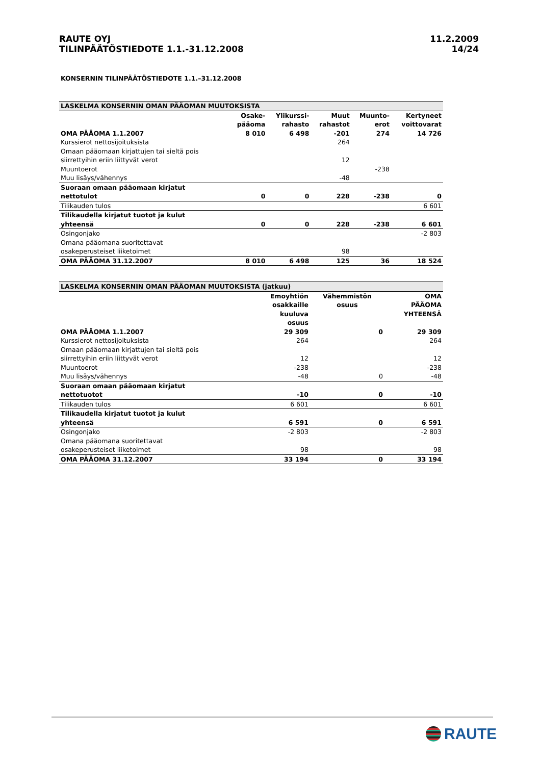RAUTE OYJ
TILINPÄÄTÖSTIEDOTE 1.1.-31.12.2008
11.2.2009
14/24
KONSERNIN TILINPÄÄTÖSTIEDOTE 1.1.–31.12.2008
| LASKELMA KONSERNIN OMAN PÄÄOMAN MUUTOKSISTA | | | | | |
| --- | --- | --- | --- | --- | --- |
| | Osake- pääoma | Ylikurssi- rahasto | Muut rahastot | Muunto- erot | Kertyneet voittovarat |
| OMA PÄÄOMA 1.1.2007 | 8 010 | 6 498 | -201 | 274 | 14 726 |
| Kurssierot nettosijoituksista | | | 264 | | |
| Omaan pääomaan kirjattujen tai sieltä pois siirrettyihin eriin liittyvät verot | | | 12 | | |
| Muuntoerot | | | | -238 | |
| Muu lisäys/vähennys | | | -48 | | |
| Suoraan omaan pääomaan kirjatut nettotulot | 0 | 0 | 228 | -238 | 0 |
| Tilikauden tulos | | | | | 6 601 |
| Tilikaudella kirjatut tuotot ja kulut yhteensä | 0 | 0 | 228 | -238 | 6 601 |
| Osingonjako | | | | | -2 803 |
| Omana pääomana suoritettavat osakeperusteiset liiketoimet | | | 98 | | |
| OMA PÄÄOMA 31.12.2007 | 8 010 | 6 498 | 125 | 36 | 18 524 |
| LASKELMA KONSERNIN OMAN PÄÄOMAN MUUTOKSISTA (jatkuu) | | | |
| --- | --- | --- | --- |
| | Emoyhtiön osakkaille kuuluva osuus | Vähemmistön osuus | OMA PÄÄOMA YHTEENSÄ |
| OMA PÄÄOMA 1.1.2007 | 29 309 | 0 | 29 309 |
| Kurssierot nettosijoituksista | 264 | | 264 |
| Omaan pääomaan kirjattujen tai sieltä pois siirrettyihin eriin liittyvät verot | 12 | | 12 |
| Muuntoerot | -238 | | -238 |
| Muu lisäys/vähennys | -48 | 0 | -48 |
| Suoraan omaan pääomaan kirjatut nettotuotot | -10 | 0 | -10 |
| Tilikauden tulos | 6 601 | | 6 601 |
| Tilikaudella kirjatut tuotot ja kulut yhteensä | 6 591 | 0 | 6 591 |
| Osingonjako | -2 803 | | -2 803 |
| Omana pääomana suoritettavat osakeperusteiset liiketoimet | 98 | | 98 |
| OMA PÄÄOMA 31.12.2007 | 33 194 | 0 | 33 194 |
RAUTE